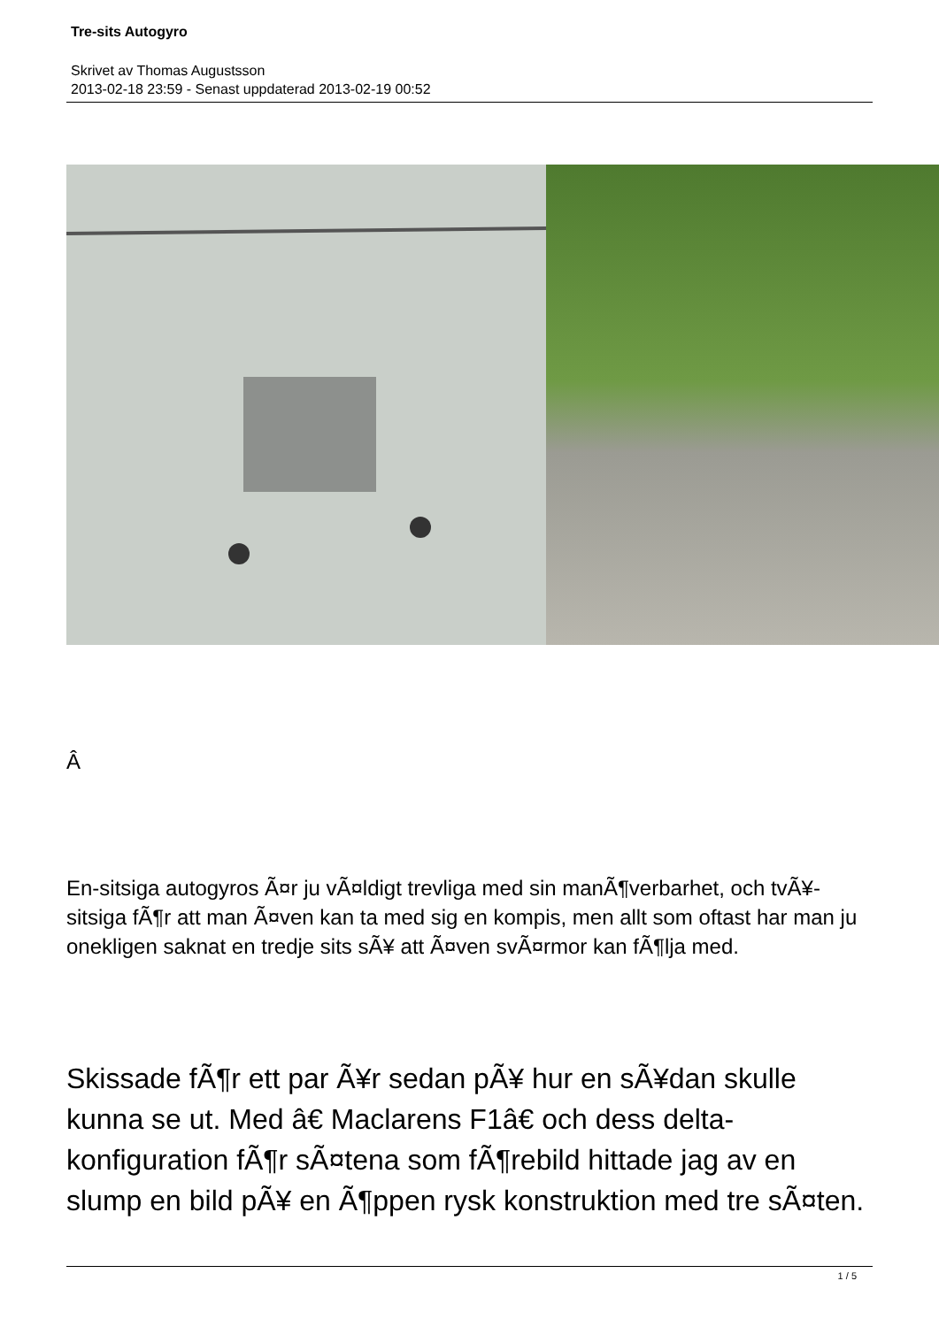Tre-sits Autogyro
Skrivet av Thomas Augustsson
2013-02-18 23:59 - Senast uppdaterad 2013-02-19 00:52
Â
En-sitsiga autogyros Ã¤r ju vÃ¤ldigt trevliga med sin manÃ¶verbarhet, och tvÃ¥-sitsiga fÃ¶r att man Ã¤ven kan ta med sig en kompis, men allt som oftast har man ju onekligen saknat en tredje sits sÃ¥ att Ã¤ven svÃ¤rmor kan fÃ¶lja med.
Skissade fÃ¶r ett par Ã¥r sedan pÃ¥ hur en sÃ¥dan skulle kunna se ut. Med â€ Maclarens F1â€ och dess delta-konfiguration fÃ¶r sÃ¤tena som fÃ¶rebild hittade jag av en slump en bild pÃ¥ en Ã¶ppen rysk konstruktion med tre sÃ¤ten.
1 / 5